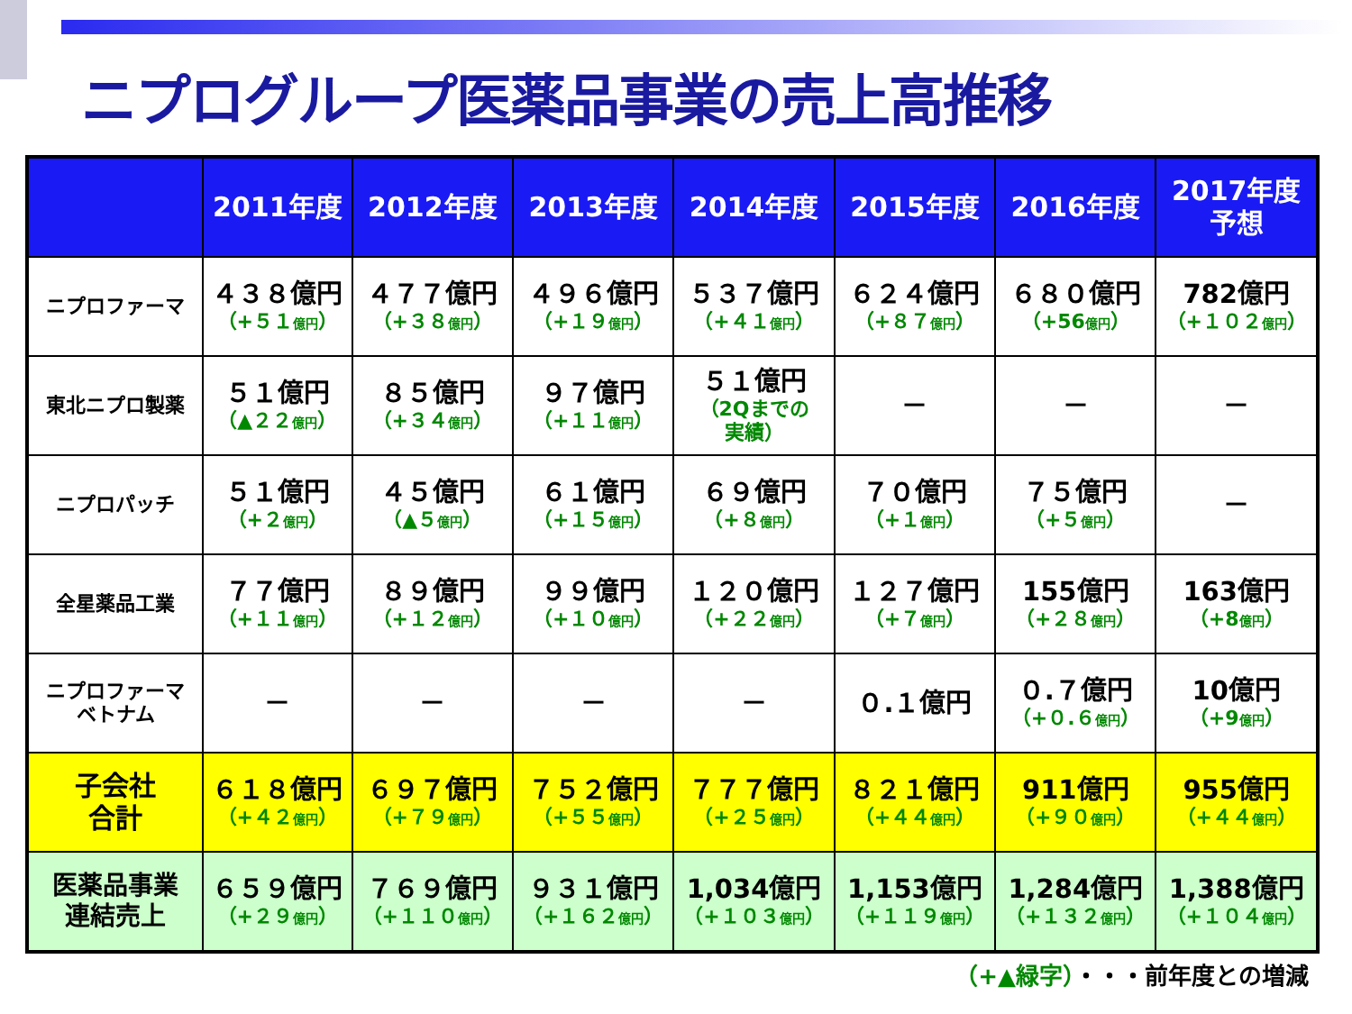ニプログループ医薬品事業の売上高推移
| | 2011年度 | 2012年度 | 2013年度 | 2014年度 | 2015年度 | 2016年度 | 2017年度 予想 |
| --- | --- | --- | --- | --- | --- | --- | --- |
| ニプロファーマ | ４３８億円 （+５１ 億円 ） | ４７７億円 （+３８ 億円 ） | ４９６億円 （+１９ 億円 ） | ５３７億円 （+４１ 億円 ） | ６２４億円 （+８７ 億円 ） | ６８０億円 （+56 億円 ） | 782億円 （+１０２ 億円 ） |
| 東北ニプロ製薬 | ５１億円 （▲２２ 億円 ） | ８５億円 （+３４ 億円 ） | ９７億円 （+１１ 億円 ） | ５１億円 （2Qまでの 実績） | － | － | － |
| ニプロパッチ | ５１億円 （+２ 億円 ） | ４５億円 （▲５ 億円 ） | ６１億円 （+１５ 億円 ） | ６９億円 （+８ 億円 ） | ７０億円 （+１ 億円 ） | ７５億円 （+５ 億円 ） | － |
| 全星薬品工業 | ７７億円 （+１１ 億円 ） | ８９億円 （+１２ 億円 ） | ９９億円 （+１０ 億円 ） | １２０億円 （+２２ 億円 ） | １２７億円 （+７ 億円 ） | 155億円 （+２８ 億円 ） | 163億円 （+8 億円 ） |
| ニプロファーマ ベトナム | － | － | － | － | ０.１億円 | ０.７億円 （+０.６ 億円 ） | 10億円 （+9 億円 ） |
| 子会社 合計 | ６１８億円 （+４２ 億円 ） | ６９７億円 （+７９ 億円 ） | ７５２億円 （+５５ 億円 ） | ７７７億円 （+２５ 億円 ） | ８２１億円 （+４４ 億円 ） | 911億円 （+９０ 億円 ） | 955億円 （+４４ 億円 ） |
| 医薬品事業 連結売上 | ６５９億円 （+２９ 億円 ） | ７６９億円 （+１１０ 億円 ） | ９３１億円 （+１６２ 億円 ） | 1,034億円 （+１０３ 億円 ） | 1,153億円 （+１１９ 億円 ） | 1,284億円 （+１３２ 億円 ） | 1,388億円 （+１０４ 億円 ） |
（+▲緑字）・・・前年度との増減